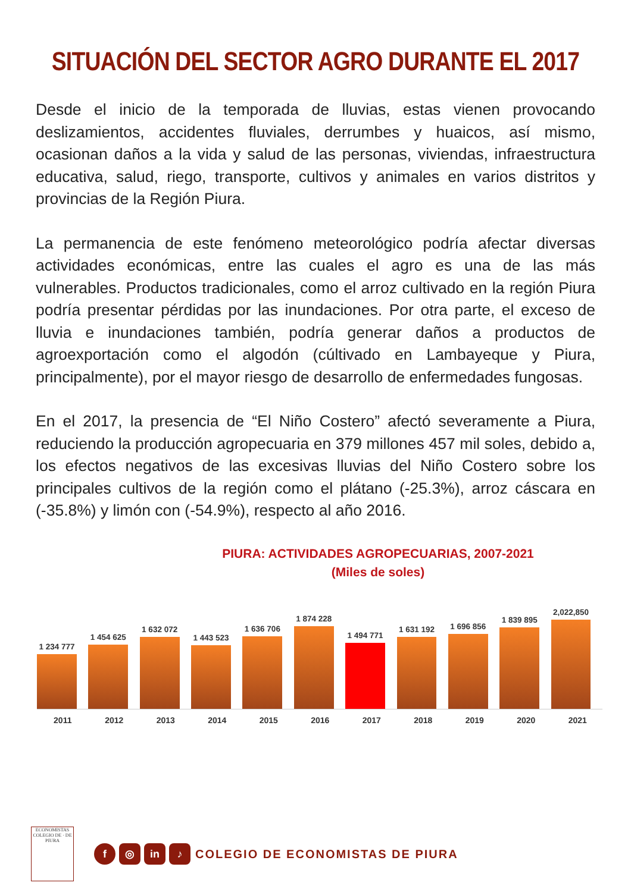SITUACIÓN DEL SECTOR AGRO DURANTE EL 2017
Desde el inicio de la temporada de lluvias, estas vienen provocando deslizamientos, accidentes fluviales, derrumbes y huaicos, así mismo, ocasionan daños a la vida y salud de las personas, viviendas, infraestructura educativa, salud, riego, transporte, cultivos y animales en varios distritos y provincias de la Región Piura.
La permanencia de este fenómeno meteorológico podría afectar diversas actividades económicas, entre las cuales el agro es una de las más vulnerables. Productos tradicionales, como el arroz cultivado en la región Piura podría presentar pérdidas por las inundaciones. Por otra parte, el exceso de lluvia e inundaciones también, podría generar daños a productos de agroexportación como el algodón (cúltivado en Lambayeque y Piura, principalmente), por el mayor riesgo de desarrollo de enfermedades fungosas.
En el 2017, la presencia de “El Niño Costero” afectó severamente a Piura, reduciendo la producción agropecuaria en 379 millones 457 mil soles, debido a, los efectos negativos de las excesivas lluvias del Niño Costero sobre los principales cultivos de la región como el plátano (-25.3%), arroz cáscara en (-35.8%) y limón con (-54.9%), respecto al año 2016.
PIURA: ACTIVIDADES AGROPECUARIAS, 2007-2021
(Miles de soles)
1 234 777
1 454 625
1 632 072
1 443 523
1 636 706
1 874 228
1 494 771
1 631 192
1 696 856
1 839 895
2,022,850
2011 2012 2013 2014 2015 2016 2017 2018 2019 2020 2021
ECONOMISTAS
COLEGIO DE · DE PIURA
f ◎ in ♪ COLEGIO DE ECONOMISTAS DE PIURA